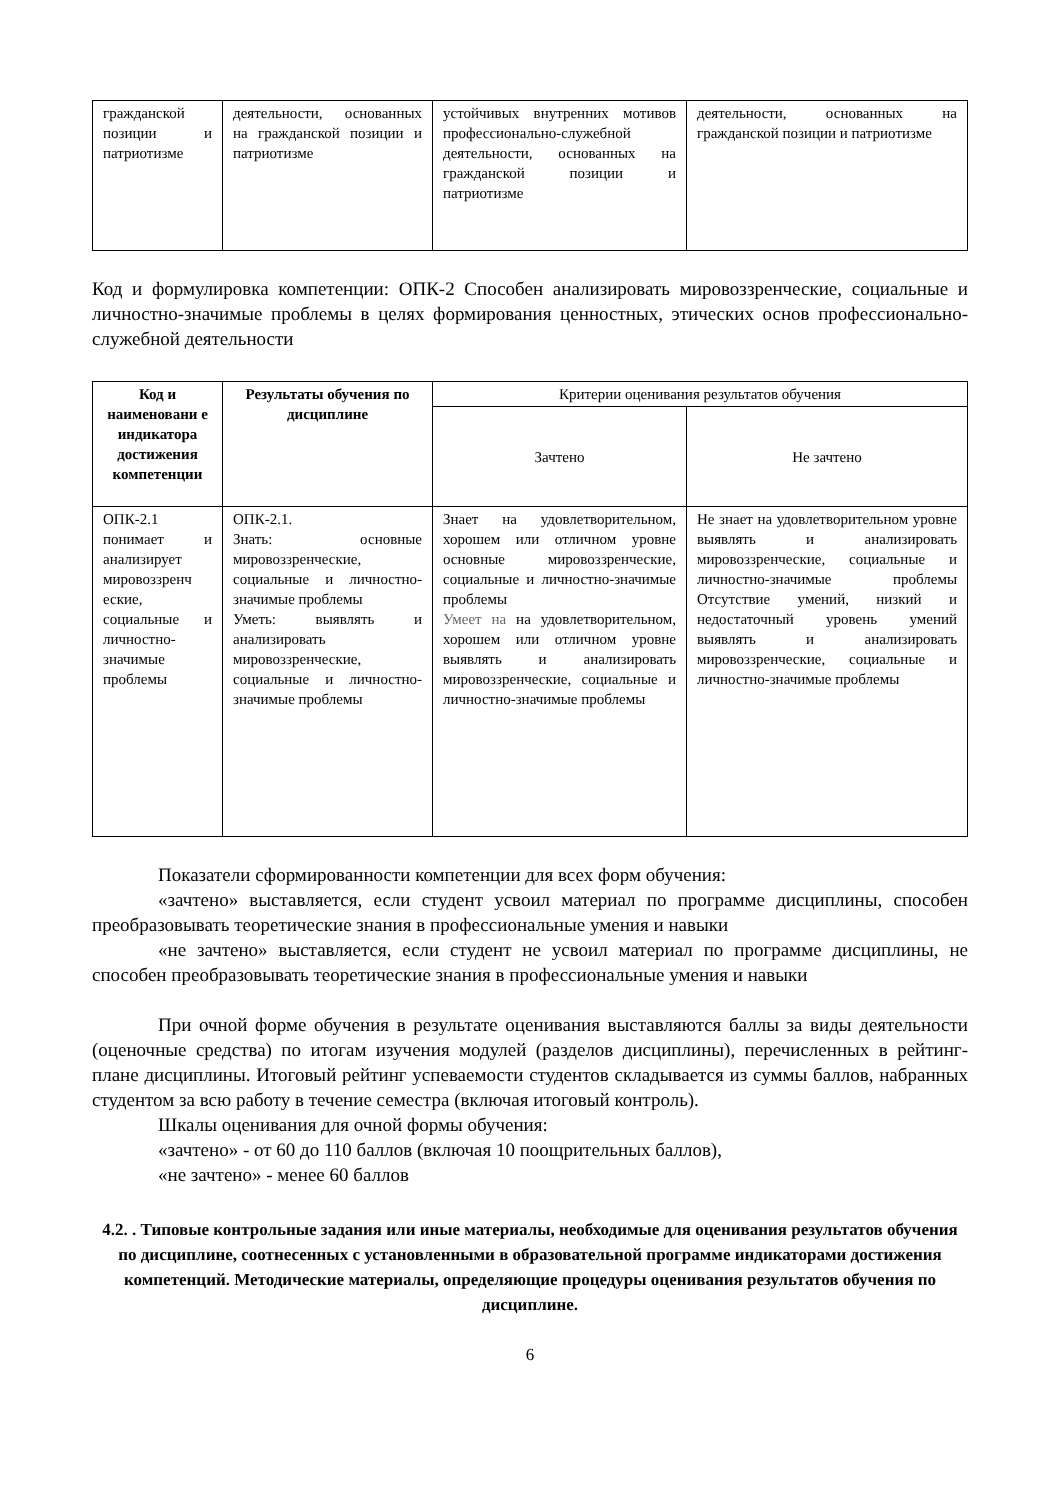| гражданской позиции и патриотизме | деятельности, основанных на гражданской позиции и патриотизме | устойчивых внутренних мотивов профессионально-служебной деятельности, основанных на гражданской позиции и патриотизме | деятельности, основанных на гражданской позиции и патриотизме |
Код и формулировка компетенции: ОПК-2 Способен анализировать мировоззренческие, социальные и личностно-значимые проблемы в целях формирования ценностных, этических основ профессионально-служебной деятельности
| Код и наименовани е индикатора достижения компетенции | Результаты обучения по дисциплине | Критерии оценивания результатов обучения | |
| | | Зачтено | Не зачтено |
| ОПК-2.1 понимает и анализирует мировоззренч еские, социальные и личностно-значимые проблемы | ОПК-2.1. Знать: основные мировоззренческие, социальные и личностно-значимые проблемы Уметь: выявлять и анализировать мировоззренческие, социальные и личностно-значимые проблемы | Знает на удовлетворительном, хорошем или отличном уровне основные мировоззренческие, социальные и личностно-значимые проблемы Умеет на на удовлетворительном, хорошем или отличном уровне выявлять и анализировать мировоззренческие, социальные и личностно-значимые проблемы | Не знает на удовлетворительном уровне выявлять и анализировать мировоззренческие, социальные и личностно-значимые проблемы Отсутствие умений, низкий и недостаточный уровень умений выявлять и анализировать мировоззренческие, социальные и личностно-значимые проблемы |
Показатели сформированности компетенции для всех форм обучения:
«зачтено» выставляется, если студент усвоил материал по программе дисциплины, способен преобразовывать теоретические знания в профессиональные умения и навыки
«не зачтено» выставляется, если студент не усвоил материал по программе дисциплины, не способен преобразовывать теоретические знания в профессиональные умения и навыки
При очной форме обучения в результате оценивания выставляются баллы за виды деятельности (оценочные средства) по итогам изучения модулей (разделов дисциплины), перечисленных в рейтинг-плане дисциплины. Итоговый рейтинг успеваемости студентов складывается из суммы баллов, набранных студентом за всю работу в течение семестра (включая итоговый контроль).
Шкалы оценивания для очной формы обучения:
«зачтено» - от 60 до 110 баллов (включая 10 поощрительных баллов),
«не зачтено» - менее 60 баллов
4.2. . Типовые контрольные задания или иные материалы, необходимые для оценивания результатов обучения по дисциплине, соотнесенных с установленными в образовательной программе индикаторами достижения компетенций. Методические материалы, определяющие процедуры оценивания результатов обучения по дисциплине.
6